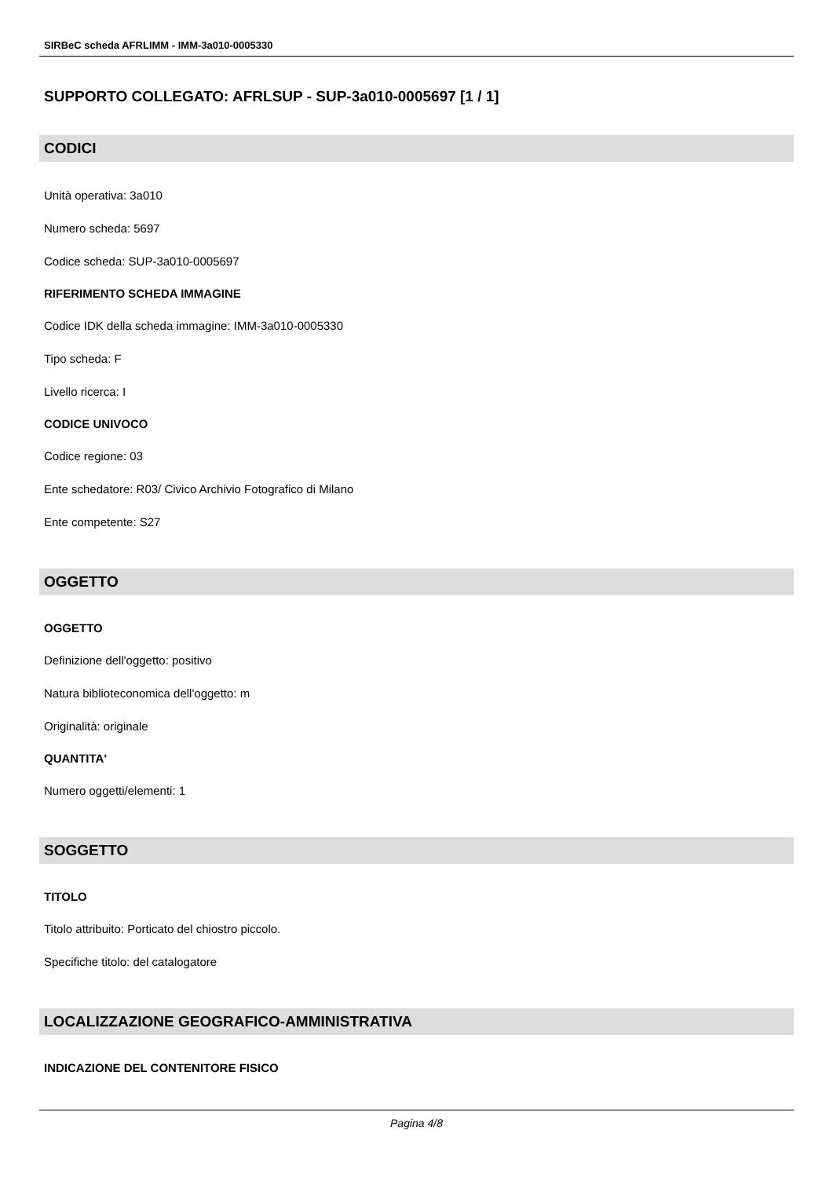SIRBeC scheda AFRLIMM - IMM-3a010-0005330
SUPPORTO COLLEGATO: AFRLSUP - SUP-3a010-0005697 [1 / 1]
CODICI
Unità operativa: 3a010
Numero scheda: 5697
Codice scheda: SUP-3a010-0005697
RIFERIMENTO SCHEDA IMMAGINE
Codice IDK della scheda immagine: IMM-3a010-0005330
Tipo scheda: F
Livello ricerca: I
CODICE UNIVOCO
Codice regione: 03
Ente schedatore: R03/ Civico Archivio Fotografico di Milano
Ente competente: S27
OGGETTO
OGGETTO
Definizione dell'oggetto: positivo
Natura biblioteconomica dell'oggetto: m
Originalità: originale
QUANTITA'
Numero oggetti/elementi: 1
SOGGETTO
TITOLO
Titolo attribuito: Porticato del chiostro piccolo.
Specifiche titolo: del catalogatore
LOCALIZZAZIONE GEOGRAFICO-AMMINISTRATIVA
INDICAZIONE DEL CONTENITORE FISICO
Pagina 4/8